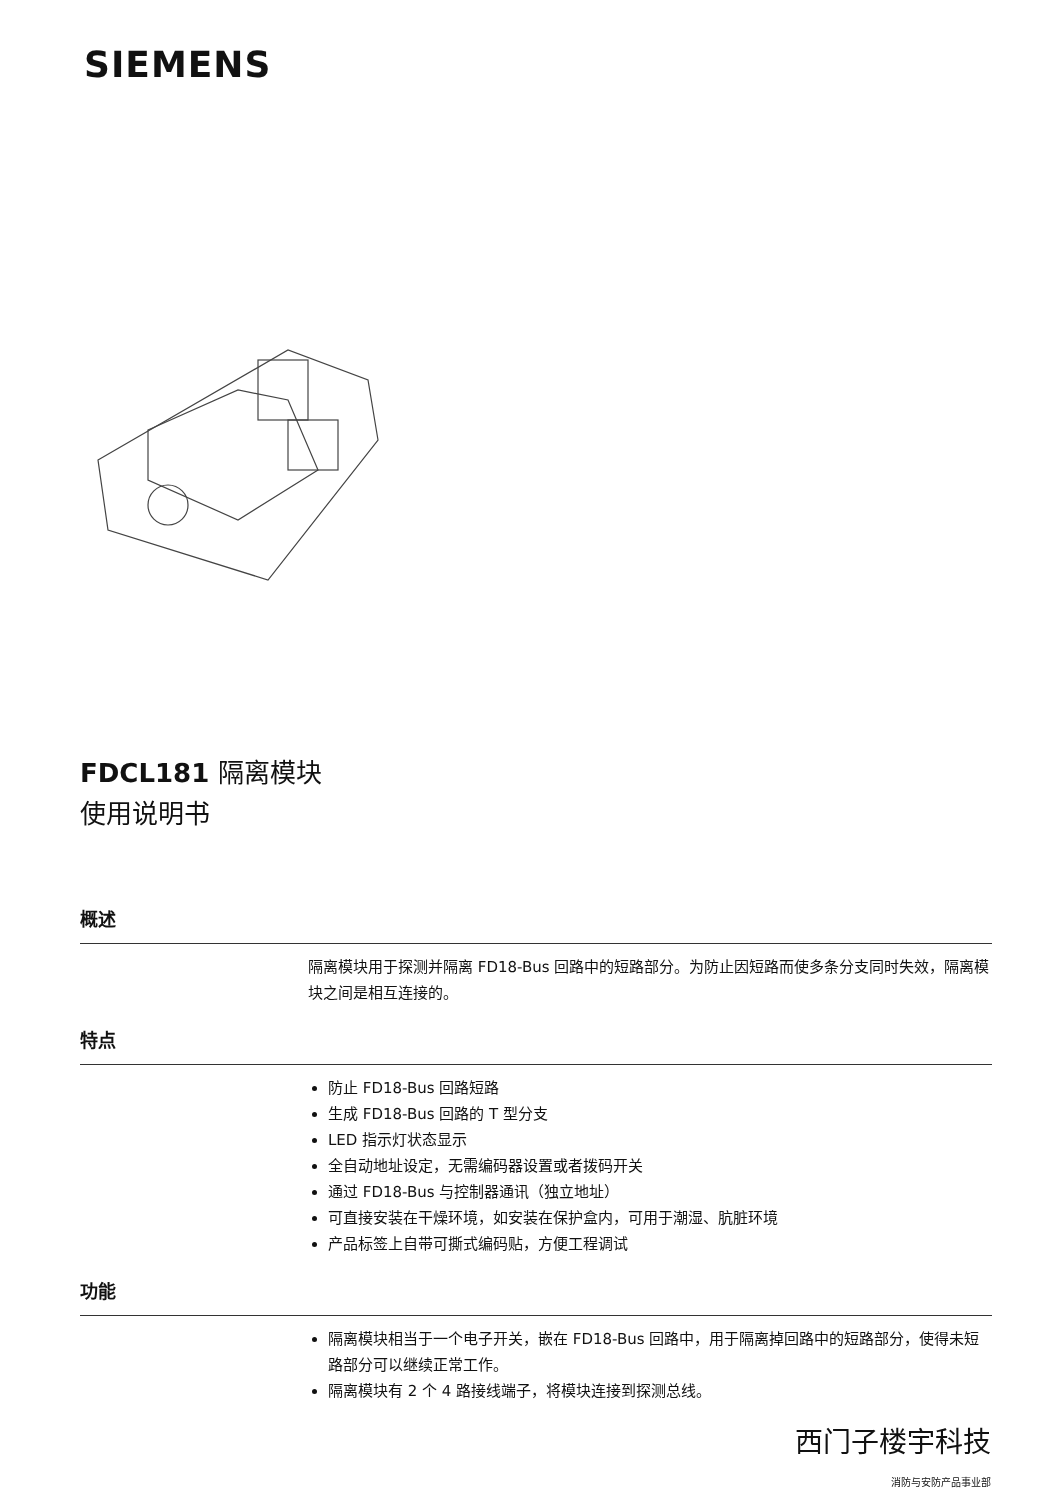SIEMENS
FDCL181 隔离模块
使用说明书
概述
隔离模块用于探测并隔离 FD18-Bus 回路中的短路部分。为防止因短路而使多条分支同时失效，隔离模块之间是相互连接的。
特点
防止 FD18-Bus 回路短路
生成 FD18-Bus 回路的 T 型分支
LED 指示灯状态显示
全自动地址设定，无需编码器设置或者拨码开关
通过 FD18-Bus 与控制器通讯（独立地址）
可直接安装在干燥环境，如安装在保护盒内，可用于潮湿、肮脏环境
产品标签上自带可撕式编码贴，方便工程调试
功能
隔离模块相当于一个电子开关，嵌在 FD18-Bus 回路中，用于隔离掉回路中的短路部分，使得未短路部分可以继续正常工作。
隔离模块有 2 个 4 路接线端子，将模块连接到探测总线。
西门子楼宇科技
消防与安防产品事业部